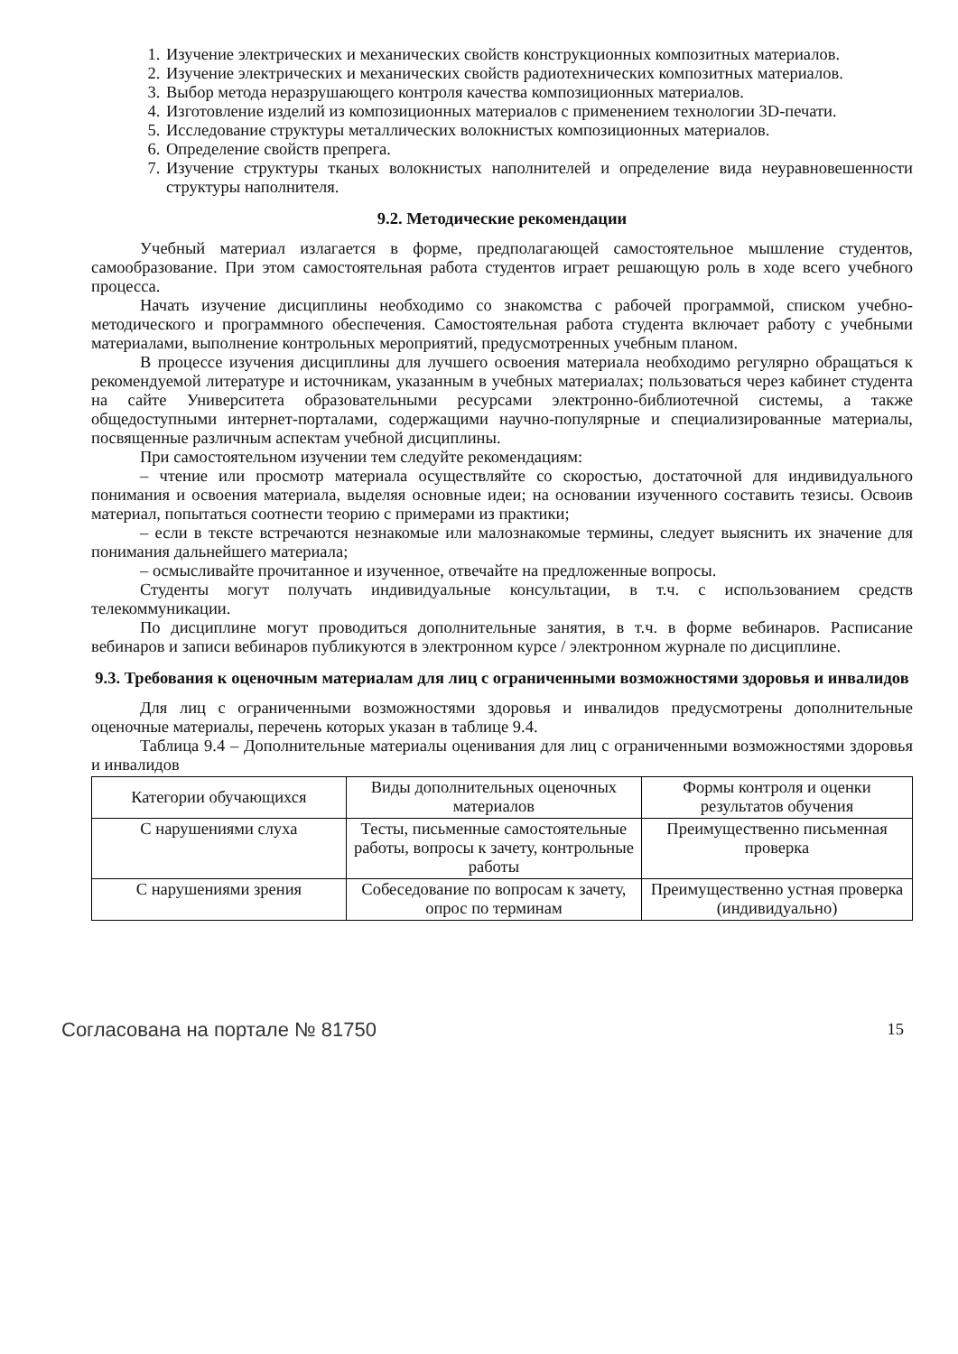1. Изучение электрических и механических свойств конструкционных композитных материалов.
2. Изучение электрических и механических свойств радиотехнических композитных материалов.
3. Выбор метода неразрушающего контроля качества композиционных материалов.
4. Изготовление изделий из композиционных материалов с применением технологии 3D-печати.
5. Исследование структуры металлических волокнистых композиционных материалов.
6. Определение свойств препрега.
7. Изучение структуры тканых волокнистых наполнителей и определение вида неуравновешенности структуры наполнителя.
9.2. Методические рекомендации
Учебный материал излагается в форме, предполагающей самостоятельное мышление студентов, самообразование. При этом самостоятельная работа студентов играет решающую роль в ходе всего учебного процесса.
Начать изучение дисциплины необходимо со знакомства с рабочей программой, списком учебно-методического и программного обеспечения. Самостоятельная работа студента включает работу с учебными материалами, выполнение контрольных мероприятий, предусмотренных учебным планом.
В процессе изучения дисциплины для лучшего освоения материала необходимо регулярно обращаться к рекомендуемой литературе и источникам, указанным в учебных материалах; пользоваться через кабинет студента на сайте Университета образовательными ресурсами электронно-библиотечной системы, а также общедоступными интернет-порталами, содержащими научно-популярные и специализированные материалы, посвященные различным аспектам учебной дисциплины.
При самостоятельном изучении тем следуйте рекомендациям:
– чтение или просмотр материала осуществляйте со скоростью, достаточной для индивидуального понимания и освоения материала, выделяя основные идеи; на основании изученного составить тезисы. Освоив материал, попытаться соотнести теорию с примерами из практики;
– если в тексте встречаются незнакомые или малознакомые термины, следует выяснить их значение для понимания дальнейшего материала;
– осмысливайте прочитанное и изученное, отвечайте на предложенные вопросы.
Студенты могут получать индивидуальные консультации, в т.ч. с использованием средств телекоммуникации.
По дисциплине могут проводиться дополнительные занятия, в т.ч. в форме вебинаров. Расписание вебинаров и записи вебинаров публикуются в электронном курсе / электронном журнале по дисциплине.
9.3. Требования к оценочным материалам для лиц с ограниченными возможностями здоровья и инвалидов
Для лиц с ограниченными возможностями здоровья и инвалидов предусмотрены дополнительные оценочные материалы, перечень которых указан в таблице 9.4.
Таблица 9.4 – Дополнительные материалы оценивания для лиц с ограниченными возможностями здоровья и инвалидов
| Категории обучающихся | Виды дополнительных оценочных материалов | Формы контроля и оценки результатов обучения |
| С нарушениями слуха | Тесты, письменные самостоятельные работы, вопросы к зачету, контрольные работы | Преимущественно письменная проверка |
| С нарушениями зрения | Собеседование по вопросам к зачету, опрос по терминам | Преимущественно устная проверка (индивидуально) |
Согласована на портале № 81750 15